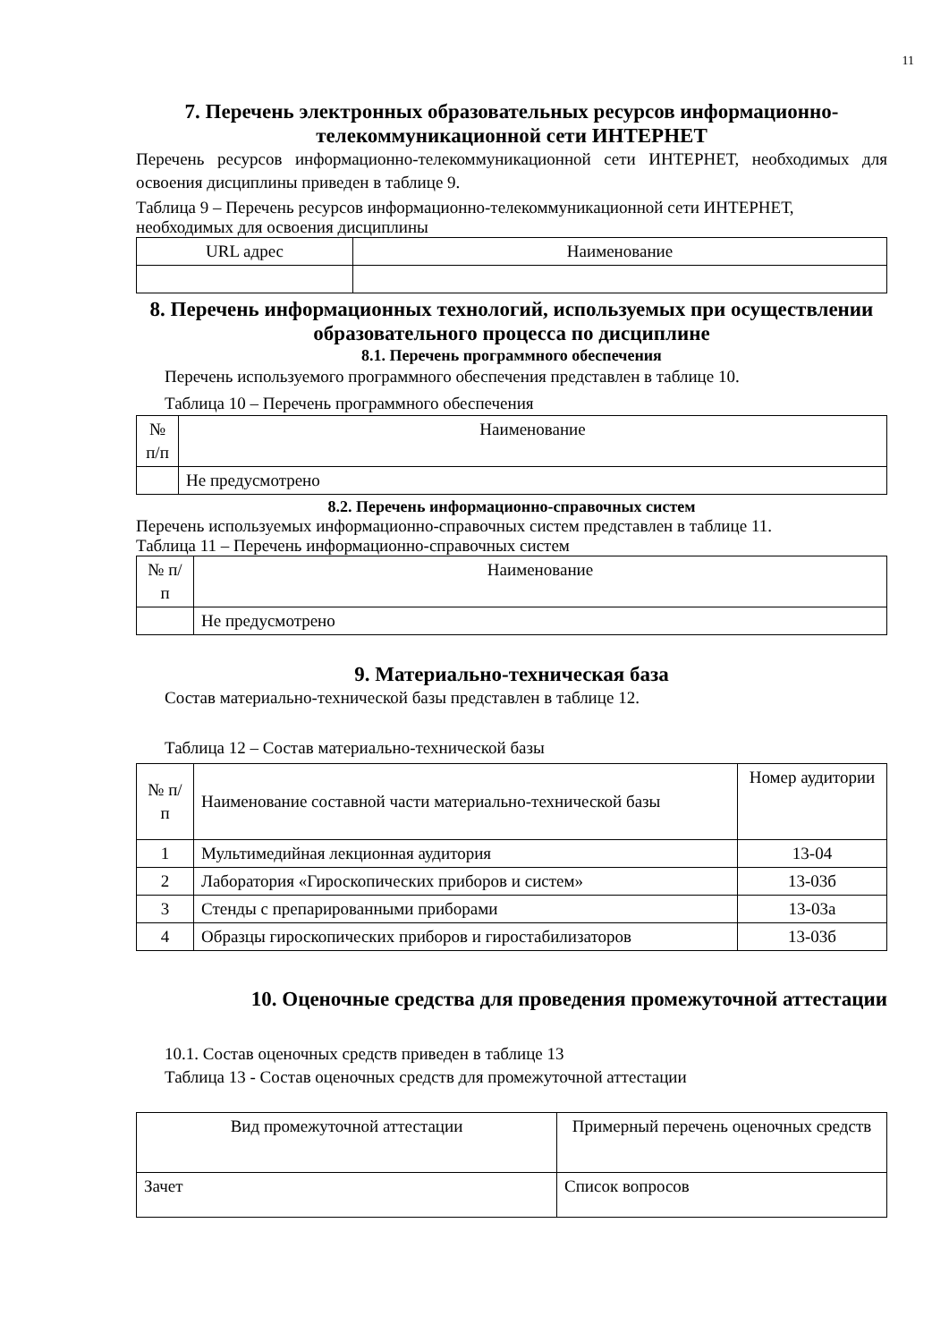11
7. Перечень электронных образовательных ресурсов информационно-телекоммуникационной сети ИНТЕРНЕТ
Перечень ресурсов информационно-телекоммуникационной сети ИНТЕРНЕТ, необходимых для освоения дисциплины приведен в таблице 9.
Таблица 9 – Перечень ресурсов информационно-телекоммуникационной сети ИНТЕРНЕТ, необходимых для освоения дисциплины
| URL адрес | Наименование |
8. Перечень информационных технологий, используемых при осуществлении образовательного процесса по дисциплине
8.1. Перечень программного обеспечения
Перечень используемого программного обеспечения представлен в таблице 10.
Таблица 10 – Перечень программного обеспечения
| № п/п | Наименование |
| | Не предусмотрено |
8.2. Перечень информационно-справочных систем
Перечень используемых информационно-справочных систем представлен в таблице 11.
Таблица 11 – Перечень информационно-справочных систем
| № п/п | Наименование |
| | Не предусмотрено |
9. Материально-техническая база
Состав материально-технической базы представлен в таблице 12.
Таблица 12 – Состав материально-технической базы
| № п/п | Наименование составной части материально-технической базы | Номер аудитории |
| 1 | Мультимедийная лекционная аудитория | 13-04 |
| 2 | Лаборатория «Гироскопических приборов и систем» | 13-03б |
| 3 | Стенды с препарированными приборами | 13-03а |
| 4 | Образцы гироскопических приборов и гиростабилизаторов | 13-03б |
10. Оценочные средства для проведения промежуточной аттестации
10.1. Состав оценочных средств приведен в таблице 13
Таблица 13 - Состав оценочных средств для промежуточной аттестации
| Вид промежуточной аттестации | Примерный перечень оценочных средств |
| Зачет | Список вопросов |